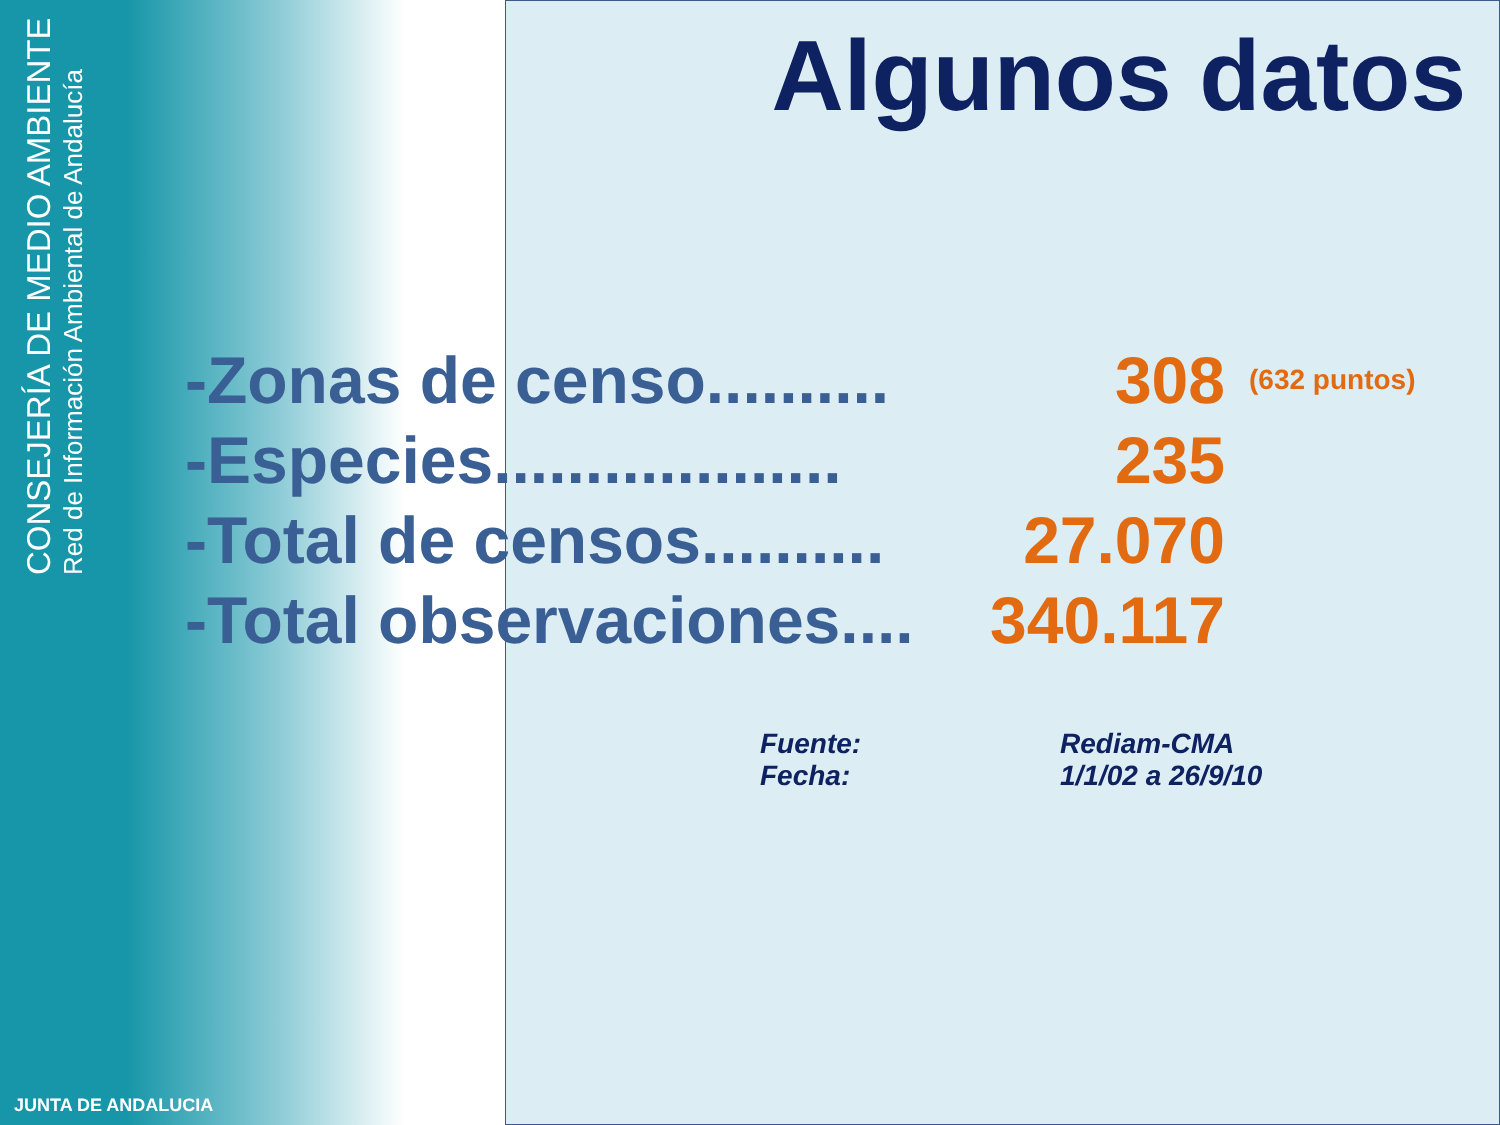CONSEJERÍA DE MEDIO AMBIENTE
Red de Información Ambiental de Andalucía
Algunos datos
-Zonas de censo.......... 308 (632 puntos)
-Especies................... 235
-Total de censos.......... 27.070
-Total observaciones.... 340.117
Fuente: Rediam-CMA
Fecha: 1/1/02 a 26/9/10
JUNTA DE ANDALUCIA